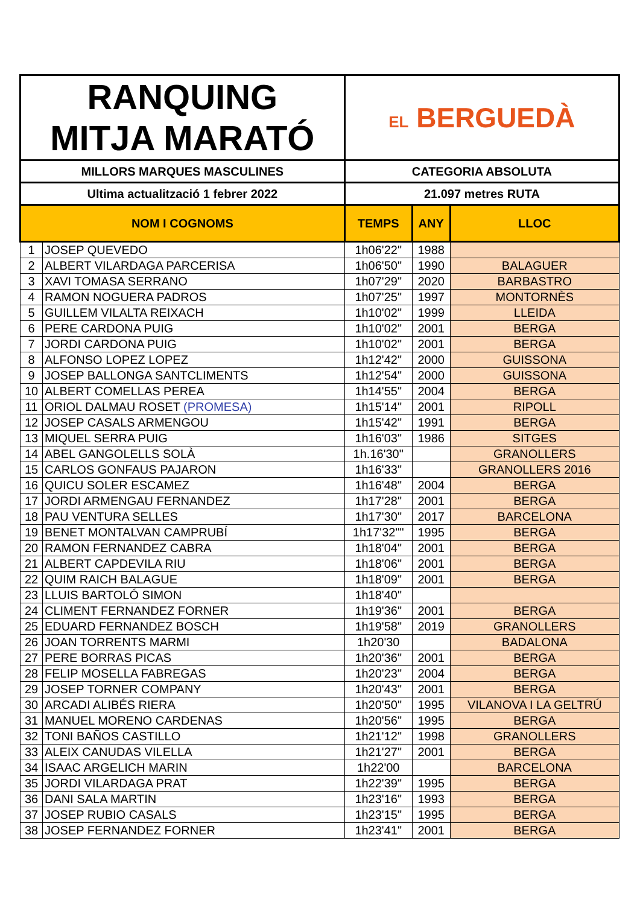| RANQUING MITJA MARATÓ | | EL BERGUEDÀ | | |
| MILLORS MARQUES MASCULINES | | CATEGORIA ABSOLUTA | | |
| Ultima actualització 1 febrer 2022 | | 21.097 metres RUTA | | |
| NOM I COGNOMS | | TEMPS | ANY | LLOC |
| 1 | JOSEP QUEVEDO | 1h06'22" | 1988 | |
| 2 | ALBERT VILARDAGA PARCERISA | 1h06'50" | 1990 | BALAGUER |
| 3 | XAVI TOMASA SERRANO | 1h07'29" | 2020 | BARBASTRO |
| 4 | RAMON NOGUERA PADROS | 1h07'25" | 1997 | MONTORNÈS |
| 5 | GUILLEM VILALTA REIXACH | 1h10'02" | 1999 | LLEIDA |
| 6 | PERE CARDONA PUIG | 1h10'02" | 2001 | BERGA |
| 7 | JORDI CARDONA PUIG | 1h10'02" | 2001 | BERGA |
| 8 | ALFONSO LOPEZ LOPEZ | 1h12'42" | 2000 | GUISSONA |
| 9 | JOSEP BALLONGA SANTCLIMENTS | 1h12'54" | 2000 | GUISSONA |
| 10 | ALBERT COMELLAS PEREA | 1h14'55" | 2004 | BERGA |
| 11 | ORIOL DALMAU ROSET (PROMESA) | 1h15'14" | 2001 | RIPOLL |
| 12 | JOSEP CASALS ARMENGOU | 1h15'42" | 1991 | BERGA |
| 13 | MIQUEL SERRA PUIG | 1h16'03" | 1986 | SITGES |
| 14 | ABEL GANGOLELLS SOLÀ | 1h.16'30" | | GRANOLLERS |
| 15 | CARLOS GONFAUS PAJARON | 1h16'33" | | GRANOLLERS 2016 |
| 16 | QUICU SOLER ESCAMEZ | 1h16'48" | 2004 | BERGA |
| 17 | JORDI ARMENGAU FERNANDEZ | 1h17'28" | 2001 | BERGA |
| 18 | PAU VENTURA SELLES | 1h17'30" | 2017 | BARCELONA |
| 19 | BENET MONTALVAN CAMPRUBÍ | 1h17'32"" | 1995 | BERGA |
| 20 | RAMON FERNANDEZ CABRA | 1h18'04" | 2001 | BERGA |
| 21 | ALBERT CAPDEVILA RIU | 1h18'06" | 2001 | BERGA |
| 22 | QUIM RAICH BALAGUE | 1h18'09" | 2001 | BERGA |
| 23 | LLUIS BARTOLÓ SIMON | 1h18'40" | | |
| 24 | CLIMENT FERNANDEZ FORNER | 1h19'36" | 2001 | BERGA |
| 25 | EDUARD FERNANDEZ BOSCH | 1h19'58" | 2019 | GRANOLLERS |
| 26 | JOAN TORRENTS MARMI | 1h20'30 | | BADALONA |
| 27 | PERE BORRAS PICAS | 1h20'36" | 2001 | BERGA |
| 28 | FELIP MOSELLA FABREGAS | 1h20'23" | 2004 | BERGA |
| 29 | JOSEP TORNER COMPANY | 1h20'43" | 2001 | BERGA |
| 30 | ARCADI ALIBÉS RIERA | 1h20'50" | 1995 | VILANOVA I LA GELTRÚ |
| 31 | MANUEL MORENO CARDENAS | 1h20'56" | 1995 | BERGA |
| 32 | TONI BAÑOS CASTILLO | 1h21'12" | 1998 | GRANOLLERS |
| 33 | ALEIX CANUDAS VILELLA | 1h21'27" | 2001 | BERGA |
| 34 | ISAAC ARGELICH MARIN | 1h22'00 | | BARCELONA |
| 35 | JORDI VILARDAGA PRAT | 1h22'39" | 1995 | BERGA |
| 36 | DANI SALA MARTIN | 1h23'16" | 1993 | BERGA |
| 37 | JOSEP RUBIO CASALS | 1h23'15" | 1995 | BERGA |
| 38 | JOSEP FERNANDEZ FORNER | 1h23'41" | 2001 | BERGA |